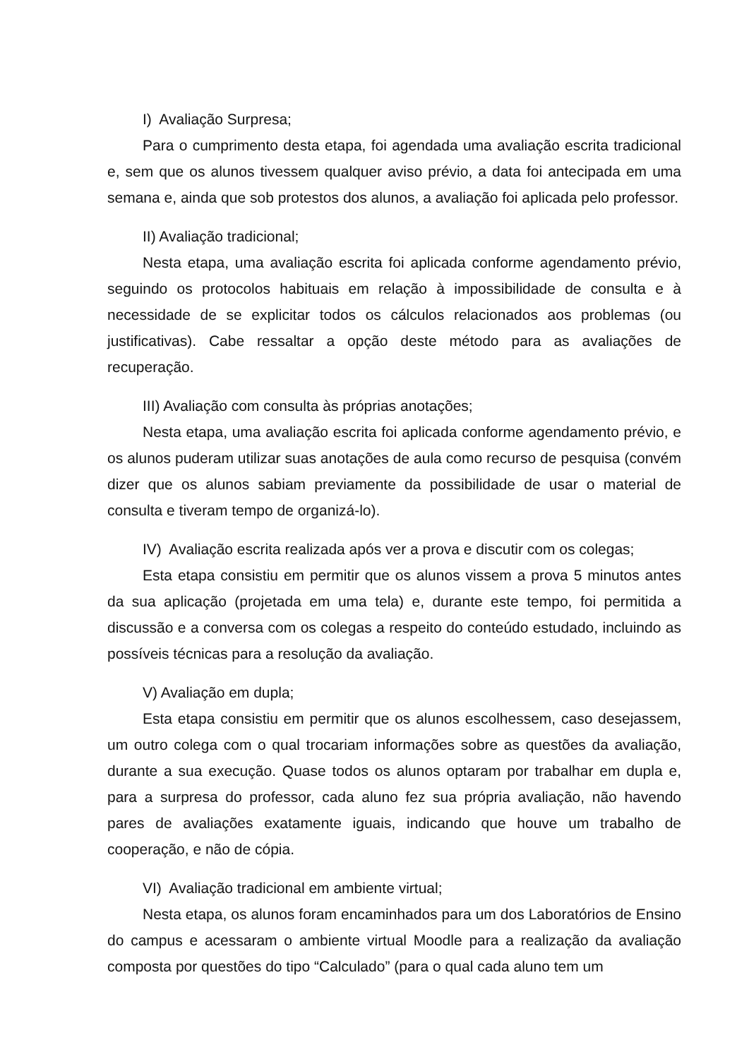I) Avaliação Surpresa;
Para o cumprimento desta etapa, foi agendada uma avaliação escrita tradicional e, sem que os alunos tivessem qualquer aviso prévio, a data foi antecipada em uma semana e, ainda que sob protestos dos alunos, a avaliação foi aplicada pelo professor.
II) Avaliação tradicional;
Nesta etapa, uma avaliação escrita foi aplicada conforme agendamento prévio, seguindo os protocolos habituais em relação à impossibilidade de consulta e à necessidade de se explicitar todos os cálculos relacionados aos problemas (ou justificativas). Cabe ressaltar a opção deste método para as avaliações de recuperação.
III) Avaliação com consulta às próprias anotações;
Nesta etapa, uma avaliação escrita foi aplicada conforme agendamento prévio, e os alunos puderam utilizar suas anotações de aula como recurso de pesquisa (convém dizer que os alunos sabiam previamente da possibilidade de usar o material de consulta e tiveram tempo de organizá-lo).
IV) Avaliação escrita realizada após ver a prova e discutir com os colegas;
Esta etapa consistiu em permitir que os alunos vissem a prova 5 minutos antes da sua aplicação (projetada em uma tela) e, durante este tempo, foi permitida a discussão e a conversa com os colegas a respeito do conteúdo estudado, incluindo as possíveis técnicas para a resolução da avaliação.
V) Avaliação em dupla;
Esta etapa consistiu em permitir que os alunos escolhessem, caso desejassem, um outro colega com o qual trocariam informações sobre as questões da avaliação, durante a sua execução. Quase todos os alunos optaram por trabalhar em dupla e, para a surpresa do professor, cada aluno fez sua própria avaliação, não havendo pares de avaliações exatamente iguais, indicando que houve um trabalho de cooperação, e não de cópia.
VI) Avaliação tradicional em ambiente virtual;
Nesta etapa, os alunos foram encaminhados para um dos Laboratórios de Ensino do campus e acessaram o ambiente virtual Moodle para a realização da avaliação composta por questões do tipo “Calculado” (para o qual cada aluno tem um